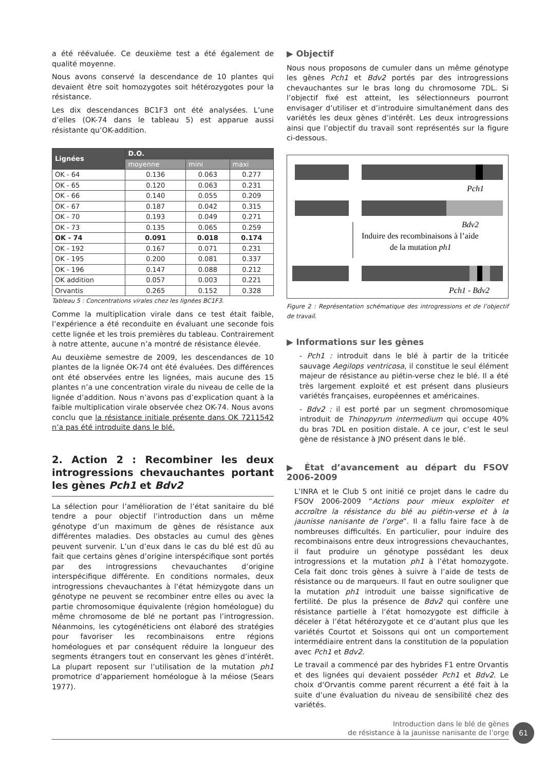a été réévaluée. Ce deuxième test a été également de qualité moyenne.
Nous avons conservé la descendance de 10 plantes qui devaient être soit homozygotes soit hétérozygotes pour la résistance.
Les dix descendances BC1F3 ont été analysées. L’une d’elles (OK-74 dans le tableau 5) est apparue aussi résistante qu’OK-addition.
| Lignées | D.O. | | |
| --- | --- | --- | --- |
| | moyenne | mini | maxi |
| OK - 64 | 0.136 | 0.063 | 0.277 |
| OK - 65 | 0.120 | 0.063 | 0.231 |
| OK - 66 | 0.140 | 0.055 | 0.209 |
| OK - 67 | 0.187 | 0.042 | 0.315 |
| OK - 70 | 0.193 | 0.049 | 0.271 |
| OK - 73 | 0.135 | 0.065 | 0.259 |
| OK - 74 | 0.091 | 0.018 | 0.174 |
| OK - 192 | 0.167 | 0.071 | 0.231 |
| OK - 195 | 0.200 | 0.081 | 0.337 |
| OK - 196 | 0.147 | 0.088 | 0.212 |
| OK addition | 0.057 | 0.003 | 0.221 |
| Orvantis | 0.265 | 0.152 | 0.328 |
Tableau 5 : Concentrations virales chez les lignées BC1F3.
Comme la multiplication virale dans ce test était faible, l’expérience a été reconduite en évaluant une seconde fois cette lignée et les trois premières du tableau. Contrairement à notre attente, aucune n’a montré de résistance élevée.
Au deuxième semestre de 2009, les descendances de 10 plantes de la lignée OK-74 ont été évaluées. Des différences ont été observées entre les lignées, mais aucune des 15 plantes n’a une concentration virale du niveau de celle de la lignée d’addition. Nous n’avons pas d’explication quant à la faible multiplication virale observée chez OK-74. Nous avons conclu que la résistance initiale présente dans OK 7211542 n’a pas été introduite dans le blé.
2. Action 2 : Recombiner les deux introgressions chevauchantes portant les gènes Pch1 et Bdv2
La sélection pour l’amélioration de l’état sanitaire du blé tendre a pour objectif l’introduction dans un même génotype d’un maximum de gènes de résistance aux différentes maladies. Des obstacles au cumul des gènes peuvent survenir. L’un d’eux dans le cas du blé est dû au fait que certains gènes d’origine interspécifique sont portés par des introgressions chevauchantes d’origine interspécifique différente. En conditions normales, deux introgressions chevauchantes à l’état hémizygote dans un génotype ne peuvent se recombiner entre elles ou avec la partie chromosomique équivalente (région homéologue) du même chromosome de blé ne portant pas l’introgression. Néanmoins, les cytogénéticiens ont élaboré des stratégies pour favoriser les recombinaisons entre régions homéologues et par conséquent réduire la longueur des segments étrangers tout en conservant les gènes d’intérêt. La plupart reposent sur l’utilisation de la mutation ph1 promotrice d’appariement homéologue à la méiose (Sears 1977).
▶ Objectif
Nous nous proposons de cumuler dans un même génotype les gènes Pch1 et Bdv2 portés par des introgressions chevauchantes sur le bras long du chromosome 7DL. Si l’objectif fixé est atteint, les sélectionneurs pourront envisager d’utiliser et d’introduire simultanément dans des variétés les deux gènes d’intérêt. Les deux introgressions ainsi que l’objectif du travail sont représentés sur la figure ci-dessous.
Pch1
Bdv2
Induire des recombinaisons à l’aide
de la mutation ph1
Pch1 - Bdv2
Figure 2 : Représentation schématique des introgressions et de l’objectif de travail.
▶ Informations sur les gènes
- Pch1 : introduit dans le blé à partir de la triticée sauvage Aegilops ventricosa, il constitue le seul élément majeur de résistance au piétin-verse chez le blé. Il a été très largement exploité et est présent dans plusieurs variétés françaises, européennes et américaines.
- Bdv2 : il est porté par un segment chromosomique introduit de Thinopyrum intermedium qui occupe 40% du bras 7DL en position distale. A ce jour, c’est le seul gène de résistance à JNO présent dans le blé.
▶ État d’avancement au départ du FSOV 2006-2009
L’INRA et le Club 5 ont initié ce projet dans le cadre du FSOV 2006-2009 “Actions pour mieux exploiter et accroître la résistance du blé au piétin-verse et à la jaunisse nanisante de l’orge”. Il a fallu faire face à de nombreuses difficultés. En particulier, pour induire des recombinaisons entre deux introgressions chevauchantes, il faut produire un génotype possédant les deux introgressions et la mutation ph1 à l’état homozygote. Cela fait donc trois gènes à suivre à l’aide de tests de résistance ou de marqueurs. Il faut en outre souligner que la mutation ph1 introduit une baisse significative de fertilité. De plus la présence de Bdv2 qui confère une résistance partielle à l’état homozygote est difficile à déceler à l’état hétérozygote et ce d’autant plus que les variétés Courtot et Soissons qui ont un comportement intermédiaire entrent dans la constitution de la population avec Pch1 et Bdv2.
Le travail a commencé par des hybrides F1 entre Orvantis et des lignées qui devaient posséder Pch1 et Bdv2. Le choix d’Orvantis comme parent récurrent a été fait à la suite d’une évaluation du niveau de sensibilité chez des variétés.
Introduction dans le blé de gènes
de résistance à la jaunisse nanisante de l’orge
61